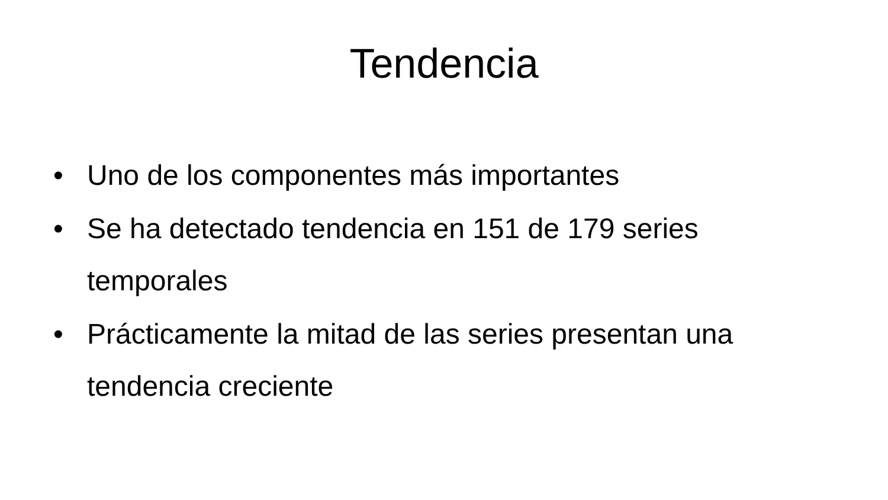Tendencia
• Uno de los componentes más importantes
• Se ha detectado tendencia en 151 de 179 series temporales
• Prácticamente la mitad de las series presentan una tendencia creciente